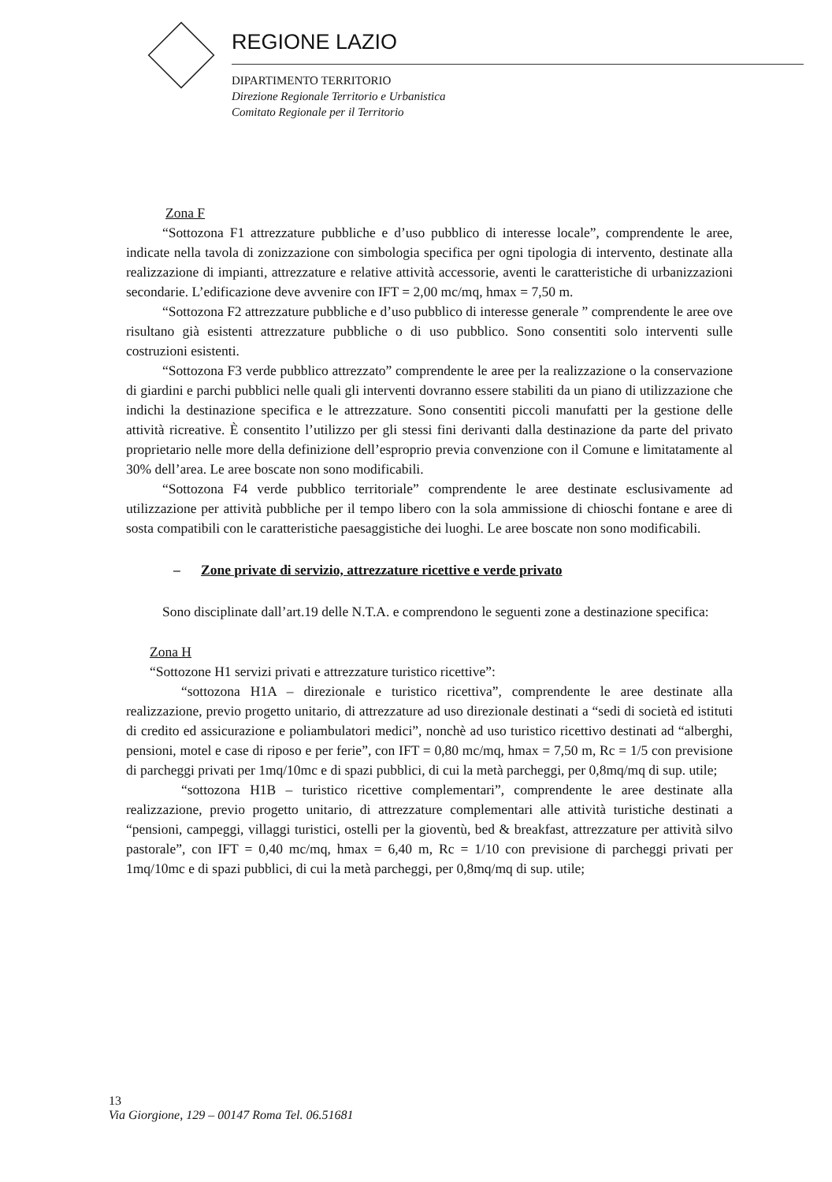REGIONE LAZIO
DIPARTIMENTO TERRITORIO
Direzione Regionale Territorio e Urbanistica
Comitato Regionale per il Territorio
Zona F
“Sottozona F1 attrezzature pubbliche e d’uso pubblico di interesse locale”, comprendente le aree, indicate nella tavola di zonizzazione con simbologia specifica per ogni tipologia di intervento, destinate alla realizzazione di impianti, attrezzature e relative attività accessorie, aventi le caratteristiche di urbanizzazioni secondarie. L’edificazione deve avvenire con IFT = 2,00 mc/mq, hmax = 7,50 m.
“Sottozona F2 attrezzature pubbliche e d’uso pubblico di interesse generale ” comprendente le aree ove risultano già esistenti attrezzature pubbliche o di uso pubblico. Sono consentiti solo interventi sulle costruzioni esistenti.
“Sottozona F3 verde pubblico attrezzato” comprendente le aree per la realizzazione o la conservazione di giardini e parchi pubblici nelle quali gli interventi dovranno essere stabiliti da un piano di utilizzazione che indichi la destinazione specifica e le attrezzature. Sono consentiti piccoli manufatti per la gestione delle attività ricreative. È consentito l’utilizzo per gli stessi fini derivanti dalla destinazione da parte del privato proprietario nelle more della definizione dell’esproprio previa convenzione con il Comune e limitatamente al 30% dell’area. Le aree boscate non sono modificabili.
“Sottozona F4 verde pubblico territoriale” comprendente le aree destinate esclusivamente ad utilizzazione per attività pubbliche per il tempo libero con la sola ammissione di chioschi fontane e aree di sosta compatibili con le caratteristiche paesaggistiche dei luoghi. Le aree boscate non sono modificabili.
– Zone private di servizio, attrezzature ricettive e verde privato
Sono disciplinate dall’art.19 delle N.T.A. e comprendono le seguenti zone a destinazione specifica:
Zona H
“Sottozone H1 servizi privati e attrezzature turistico ricettive”:
“sottozona H1A – direzionale e turistico ricettiva”, comprendente le aree destinate alla realizzazione, previo progetto unitario, di attrezzature ad uso direzionale destinati a “sedi di società ed istituti di credito ed assicurazione e poliambulatori medici”, nonchè ad uso turistico ricettivo destinati ad “alberghi, pensioni, motel e case di riposo e per ferie”, con IFT = 0,80 mc/mq, hmax = 7,50 m, Rc = 1/5 con previsione di parcheggi privati per 1mq/10mc e di spazi pubblici, di cui la metà parcheggi, per 0,8mq/mq di sup. utile;
“sottozona H1B – turistico ricettive complementari”, comprendente le aree destinate alla realizzazione, previo progetto unitario, di attrezzature complementari alle attività turistiche destinati a “pensioni, campeggi, villaggi turistici, ostelli per la gioventù, bed & breakfast, attrezzature per attività silvo pastorale”, con IFT = 0,40 mc/mq, hmax = 6,40 m, Rc = 1/10 con previsione di parcheggi privati per 1mq/10mc e di spazi pubblici, di cui la metà parcheggi, per 0,8mq/mq di sup. utile;
13
Via Giorgione, 129 – 00147 Roma Tel. 06.51681